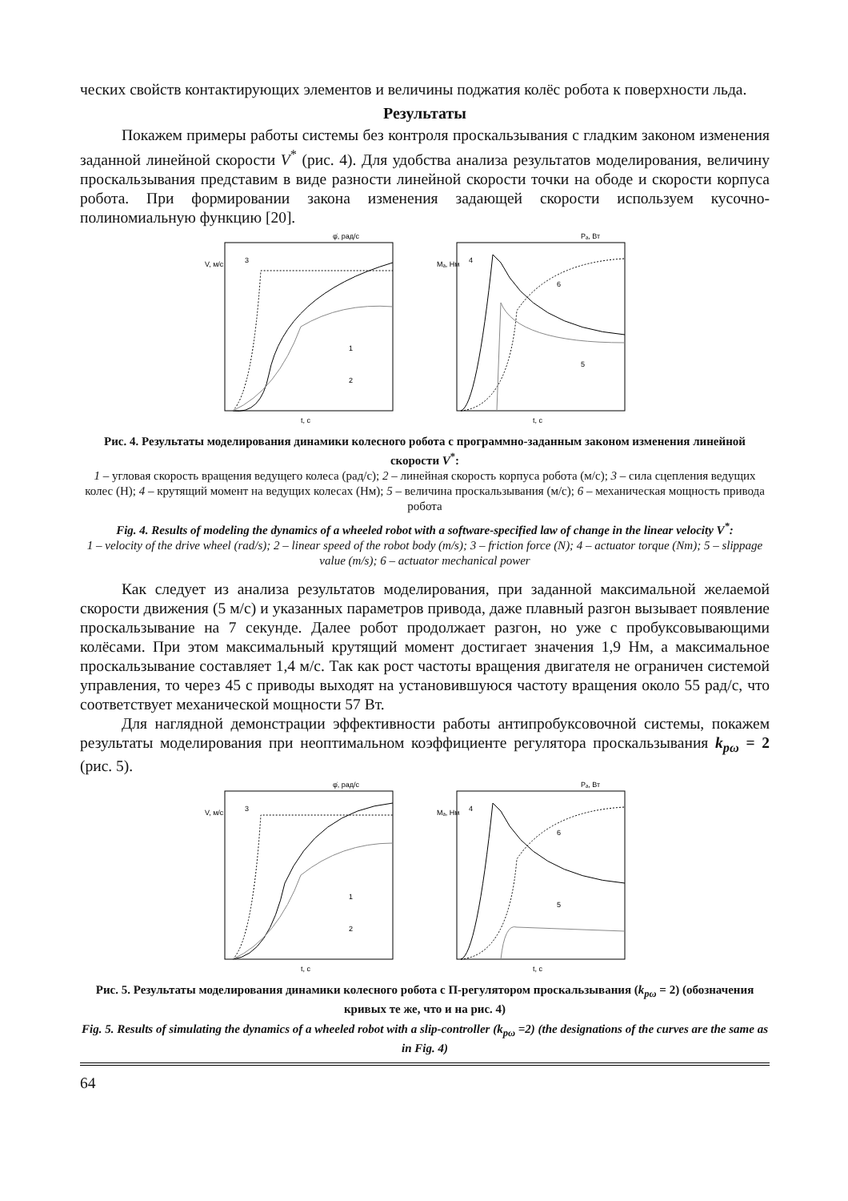ческих свойств контактирующих элементов и величины поджатия колёс робота к поверхности льда.
Результаты
Покажем примеры работы системы без контроля проскальзывания с гладким законом изменения заданной линейной скорости V<sup>*</sup> (рис. 4). Для удобства анализа результатов моделирования, величину проскальзывания представим в виде разности линейной скорости точки на ободе и скорости корпуса робота. При формировании закона изменения задающей скорости используем кусочно-полиномиальную функцию [20].
V, м/с
3
1
2
t, c
φ̇, рад/с
Mₐ, Нм
4
6
5
t, c
Pₐ, Вт
Рис. 4. Результаты моделирования динамики колесного робота с программно-заданным законом изменения линейной скорости V<sup>*</sup>:
1 – угловая скорость вращения ведущего колеса (рад/с); 2 – линейная скорость корпуса робота (м/с); 3 – сила сцепления ведущих колес (Н); 4 – крутящий момент на ведущих колесах (Нм); 5 – величина проскальзывания (м/с); 6 – механическая мощность привода робота
Fig. 4. Results of modeling the dynamics of a wheeled robot with a software-specified law of change in the linear velocity V<sup>*</sup>:
1 – velocity of the drive wheel (rad/s); 2 – linear speed of the robot body (m/s); 3 – friction force (N); 4 – actuator torque (Nm); 5 – slippage value (m/s); 6 – actuator mechanical power
Как следует из анализа результатов моделирования, при заданной максимальной желаемой скорости движения (5 м/с) и указанных параметров привода, даже плавный разгон вызывает появление проскальзывание на 7 секунде. Далее робот продолжает разгон, но уже с пробуксовывающими колёсами. При этом максимальный крутящий момент достигает значения 1,9 Нм, а максимальное проскальзывание составляет 1,4 м/с. Так как рост частоты вращения двигателя не ограничен системой управления, то через 45 с приводы выходят на установившуюся частоту вращения около 55 рад/с, что соответствует механической мощности 57 Вт.
Для наглядной демонстрации эффективности работы антипробуксовочной системы, покажем результаты моделирования при неоптимальном коэффициенте регулятора проскальзывания k<sub>pω</sub> = 2 (рис. 5).
V, м/с
3
1
2
t, c
φ̇, рад/с
Mₐ, Нм
4
6
5
t, c
Pₐ, Вт
Рис. 5. Результаты моделирования динамики колесного робота с П-регулятором проскальзывания (k<sub>pω</sub> = 2) (обозначения кривых те же, что и на рис. 4)
Fig. 5. Results of simulating the dynamics of a wheeled robot with a slip-controller (k<sub>pω</sub> =2) (the designations of the curves are the same as in Fig. 4)
64